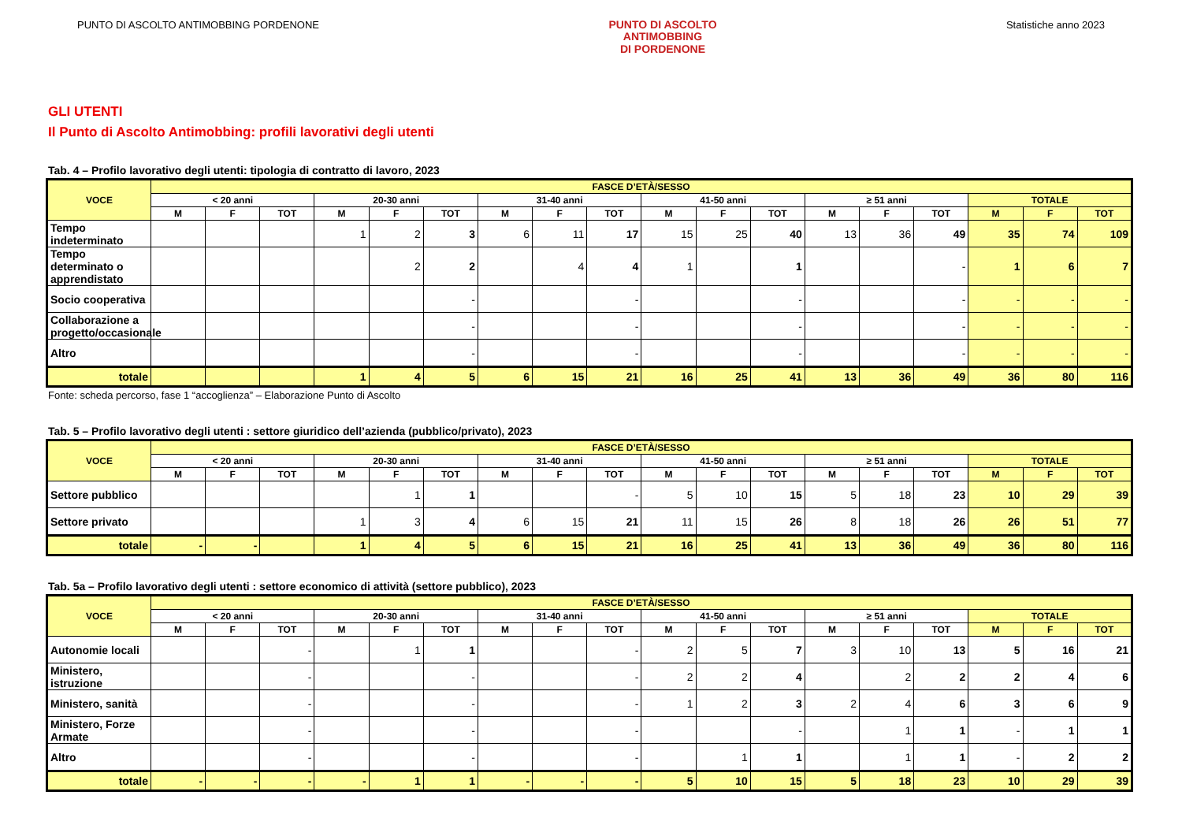PUNTO DI ASCOLTO ANTIMOBBING PORDENONE
PUNTO DI ASCOLTO
ANTIMOBBING
DI PORDENONE
Statistiche anno 2023
GLI UTENTI
Il Punto di Ascolto Antimobbing: profili lavorativi degli utenti
Tab. 4 – Profilo lavorativo degli utenti: tipologia di contratto di lavoro, 2023
| VOCE | FASCE D’ETÀ/SESSO | | | | | | | | | | | | | | | | | |
| --- | --- | --- | --- | --- | --- | --- | --- | --- | --- | --- | --- | --- | --- | --- | --- | --- | --- | --- |
| | < 20 anni | | | 20-30 anni | | | 31-40 anni | | | 41-50 anni | | | ≥ 51 anni | | | TOTALE | | |
| | M | F | TOT | M | F | TOT | M | F | TOT | M | F | TOT | M | F | TOT | M | F | TOT |
| Tempo indeterminato | | | | 1 | 2 | 3 | 6 | 11 | 17 | 15 | 25 | 40 | 13 | 36 | 49 | 35 | 74 | 109 |
| Tempo determinato o apprendistato | | | | | 2 | 2 | | 4 | 4 | 1 | | 1 | | | - | 1 | 6 | 7 |
| Socio cooperativa | | | | | | - | | | - | | | - | | | - | - | - | - |
| Collaborazione a progetto/occasionale | | | | | | - | | | - | | | - | | | - | - | - | - |
| Altro | | | | | | - | | | - | | | - | | | - | - | - | - |
| totale | | | | 1 | 4 | 5 | 6 | 15 | 21 | 16 | 25 | 41 | 13 | 36 | 49 | 36 | 80 | 116 |
Fonte: scheda percorso, fase 1 “accoglienza” – Elaborazione Punto di Ascolto
Tab. 5 – Profilo lavorativo degli utenti : settore giuridico dell’azienda (pubblico/privato), 2023
| VOCE | FASCE D’ETÀ/SESSO | | | | | | | | | | | | | | | | | |
| --- | --- | --- | --- | --- | --- | --- | --- | --- | --- | --- | --- | --- | --- | --- | --- | --- | --- | --- |
| | < 20 anni | | | 20-30 anni | | | 31-40 anni | | | 41-50 anni | | | ≥ 51 anni | | | TOTALE | | |
| | M | F | TOT | M | F | TOT | M | F | TOT | M | F | TOT | M | F | TOT | M | F | TOT |
| Settore pubblico | | | | | 1 | 1 | | | - | 5 | 10 | 15 | 5 | 18 | 23 | 10 | 29 | 39 |
| Settore privato | | | | 1 | 3 | 4 | 6 | 15 | 21 | 11 | 15 | 26 | 8 | 18 | 26 | 26 | 51 | 77 |
| totale | - | - | | 1 | 4 | 5 | 6 | 15 | 21 | 16 | 25 | 41 | 13 | 36 | 49 | 36 | 80 | 116 |
Tab. 5a – Profilo lavorativo degli utenti : settore economico di attività (settore pubblico), 2023
| VOCE | FASCE D’ETÀ/SESSO | | | | | | | | | | | | | | | | | |
| --- | --- | --- | --- | --- | --- | --- | --- | --- | --- | --- | --- | --- | --- | --- | --- | --- | --- | --- |
| | < 20 anni | | | 20-30 anni | | | 31-40 anni | | | 41-50 anni | | | ≥ 51 anni | | | TOTALE | | |
| | M | F | TOT | M | F | TOT | M | F | TOT | M | F | TOT | M | F | TOT | M | F | TOT |
| Autonomie locali | | | - | | 1 | 1 | | | - | 2 | 5 | 7 | 3 | 10 | 13 | 5 | 16 | 21 |
| Ministero, istruzione | | | - | | | - | | | - | 2 | 2 | 4 | | 2 | 2 | 2 | 4 | 6 |
| Ministero, sanità | | | - | | | - | | | - | 1 | 2 | 3 | 2 | 4 | 6 | 3 | 6 | 9 |
| Ministero, Forze Armate | | | - | | | - | | | - | | | - | | 1 | 1 | - | 1 | 1 |
| Altro | | | - | | | - | | | - | | 1 | 1 | | 1 | 1 | - | 2 | 2 |
| totale | - | - | - | - | 1 | 1 | - | - | - | 5 | 10 | 15 | 5 | 18 | 23 | 10 | 29 | 39 |